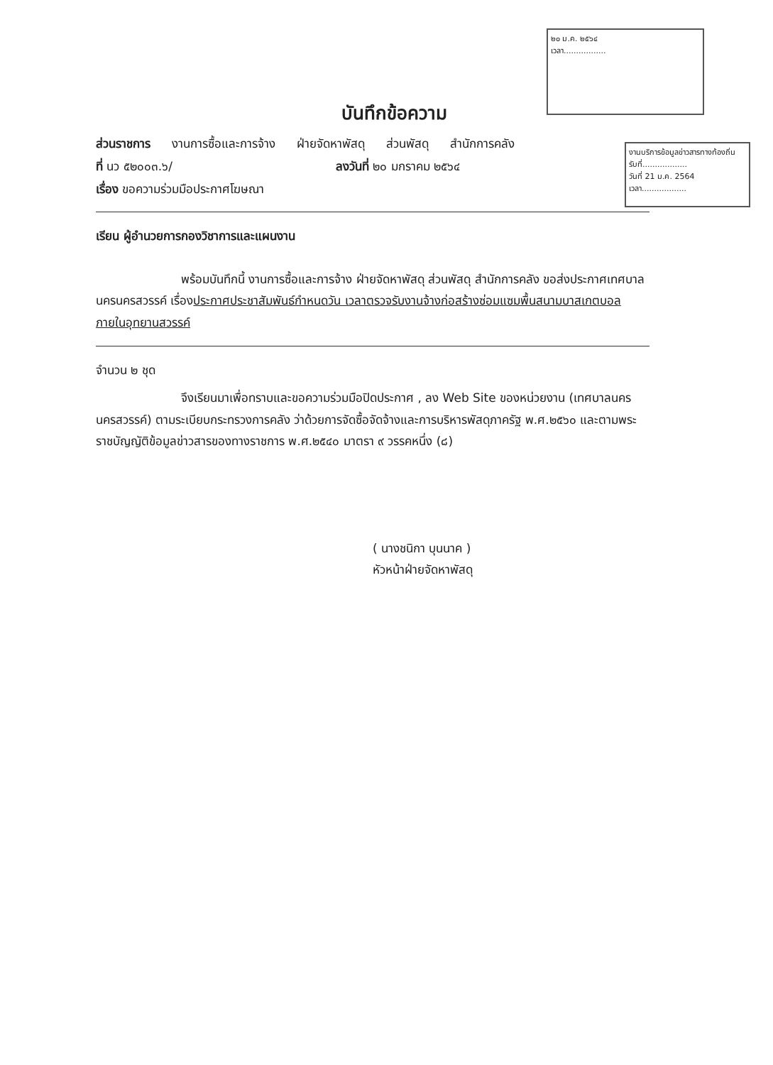๒๐ ม.ค. ๒๕๖๔
เวลา.................
งานบริการข้อมูลข่าวสารทางท้องถิ่น
รับที่..................
วันที่ 21 ม.ค. 2564
เวลา..................
บันทึกข้อความ
ส่วนราชการ งานการซื้อและการจ้าง ฝ่ายจัดหาพัสดุ ส่วนพัสดุ สำนักการคลัง
ที่ นว ๕๒๐๐๓.๖/ ลงวันที่ ๒๐ มกราคม ๒๕๖๔
เรื่อง ขอความร่วมมือประกาศโฆษณา
เรียน ผู้อำนวยการกองวิชาการและแผนงาน
พร้อมบันทึกนี้ งานการซื้อและการจ้าง ฝ่ายจัดหาพัสดุ ส่วนพัสดุ สำนักการคลัง ขอส่งประกาศเทศบาลนครนครสวรรค์ เรื่องประกาศประชาสัมพันธ์กำหนดวัน เวลาตรวจรับงานจ้างก่อสร้างซ่อมแซมพื้นสนามบาสเกตบอลภายในอุทยานสวรรค์
จำนวน ๒ ชุด
จึงเรียนมาเพื่อทราบและขอความร่วมมือปิดประกาศ , ลง Web Site ของหน่วยงาน (เทศบาลนครนครสวรรค์) ตามระเบียบกระทรวงการคลัง ว่าด้วยการจัดซื้อจัดจ้างและการบริหารพัสดุภาครัฐ พ.ศ.๒๕๖๐ และตามพระราชบัญญัติข้อมูลข่าวสารของทางราชการ พ.ศ.๒๕๔๐ มาตรา ๙ วรรคหนึ่ง (๘)
( นางชนิกา บุนนาค )
หัวหน้าฝ่ายจัดหาพัสดุ